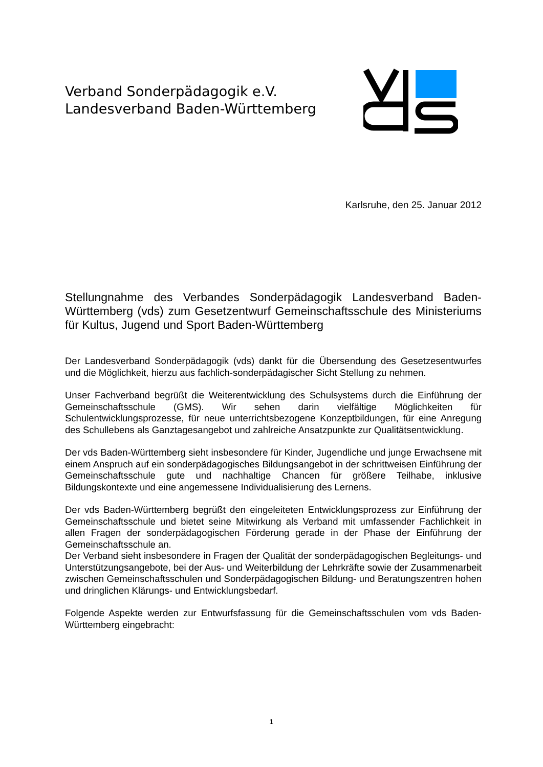Verband Sonderpädagogik e.V.
Landesverband Baden-Württemberg
Karlsruhe, den 25. Januar 2012
Stellungnahme des Verbandes Sonderpädagogik Landesverband Baden-Württemberg (vds) zum Gesetzentwurf Gemeinschaftsschule des Ministeriums für Kultus, Jugend und Sport Baden-Württemberg
Der Landesverband Sonderpädagogik (vds) dankt für die Übersendung des Gesetzesentwurfes und die Möglichkeit, hierzu aus fachlich-sonderpädagischer Sicht Stellung zu nehmen.
Unser Fachverband begrüßt die Weiterentwicklung des Schulsystems durch die Einführung der Gemeinschaftsschule (GMS). Wir sehen darin vielfältige Möglichkeiten für Schulentwicklungsprozesse, für neue unterrichtsbezogene Konzeptbildungen, für eine Anregung des Schullebens als Ganztagesangebot und zahlreiche Ansatzpunkte zur Qualitätsentwicklung.
Der vds Baden-Württemberg sieht insbesondere für Kinder, Jugendliche und junge Erwachsene mit einem Anspruch auf ein sonderpädagogisches Bildungsangebot in der schrittweisen Einführung der Gemeinschaftsschule gute und nachhaltige Chancen für größere Teilhabe, inklusive Bildungskontexte und eine angemessene Individualisierung des Lernens.
Der vds Baden-Württemberg begrüßt den eingeleiteten Entwicklungsprozess zur Einführung der Gemeinschaftsschule und bietet seine Mitwirkung als Verband mit umfassender Fachlichkeit in allen Fragen der sonderpädagogischen Förderung gerade in der Phase der Einführung der Gemeinschaftsschule an.
Der Verband sieht insbesondere in Fragen der Qualität der sonderpädagogischen Begleitungs- und Unterstützungsangebote, bei der Aus- und Weiterbildung der Lehrkräfte sowie der Zusammenarbeit zwischen Gemeinschaftsschulen und Sonderpädagogischen Bildung- und Beratungszentren hohen und dringlichen Klärungs- und Entwicklungsbedarf.
Folgende Aspekte werden zur Entwurfsfassung für die Gemeinschaftsschulen vom vds Baden-Württemberg eingebracht:
1